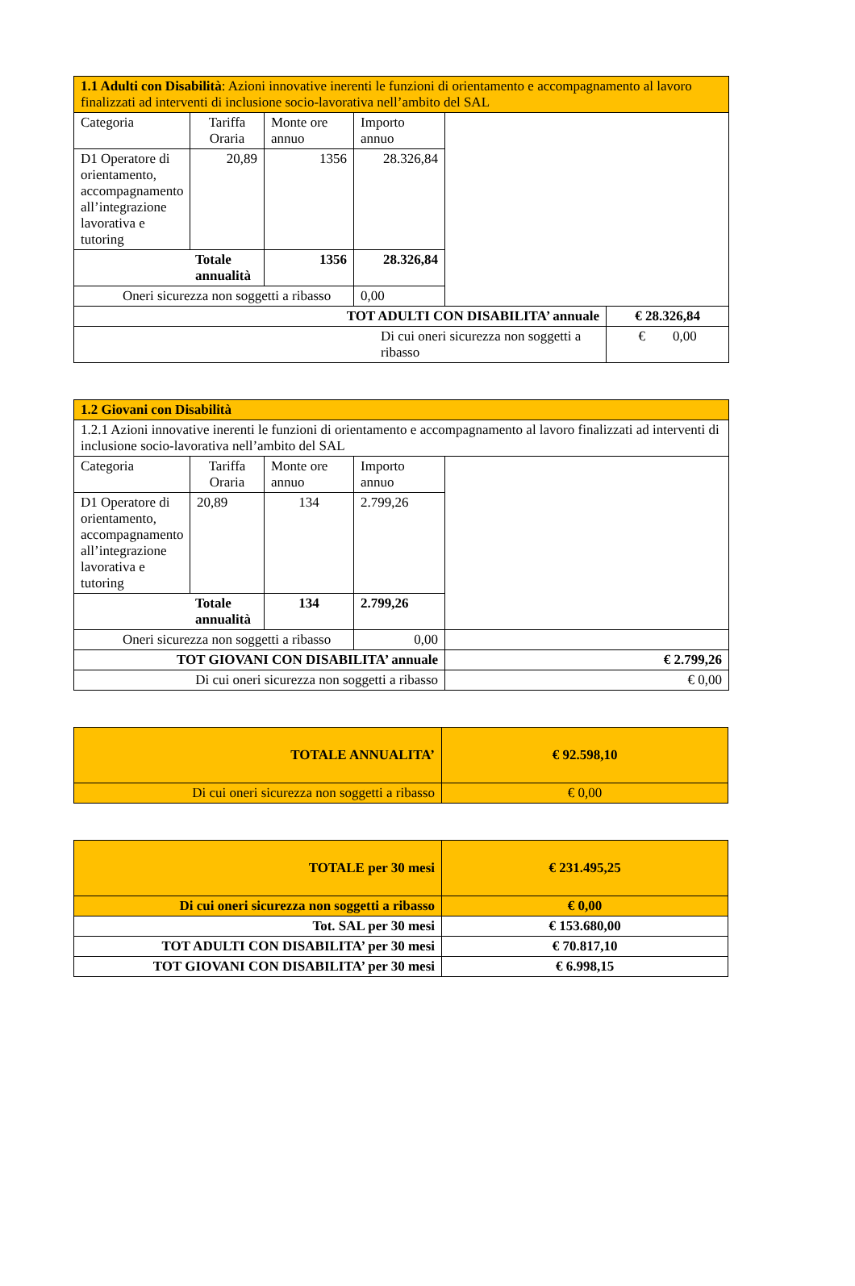| 1.1 Adulti con Disabilità : Azioni innovative inerenti le funzioni di orientamento e accompagnamento al lavoro finalizzati ad interventi di inclusione socio-lavorativa nell’ambito del SAL | | | | | |
| Categoria | Tariffa Oraria | Monte ore annuo | Importo annuo | | |
| D1 Operatore di orientamento, accompagnamento all’integrazione lavorativa e tutoring | 20,89 | 1356 | 28.326,84 | | |
| Totale annualità | | 1356 | 28.326,84 | | |
| Oneri sicurezza non soggetti a ribasso | | | 0,00 | | |
| TOT ADULTI CON DISABILITA’ annuale | | | | | € 28.326,84 |
| Di cui oneri sicurezza non soggetti a ribasso | | | | | € 0,00 |
| 1.2 Giovani con Disabilità | | | | |
| 1.2.1 Azioni innovative inerenti le funzioni di orientamento e accompagnamento al lavoro finalizzati ad interventi di inclusione socio-lavorativa nell’ambito del SAL | | | | |
| Categoria | Tariffa Oraria | Monte ore annuo | Importo annuo | |
| D1 Operatore di orientamento, accompagnamento all’integrazione lavorativa e tutoring | 20,89 | 134 | 2.799,26 | |
| Totale annualità | | 134 | 2.799,26 | |
| Oneri sicurezza non soggetti a ribasso | | | 0,00 | |
| TOT GIOVANI CON DISABILITA’ annuale | | | | € 2.799,26 |
| Di cui oneri sicurezza non soggetti a ribasso | | | | € 0,00 |
| TOTALE ANNUALITA’ | € 92.598,10 |
| Di cui oneri sicurezza non soggetti a ribasso | € 0,00 |
| TOTALE per 30 mesi | € 231.495,25 |
| Di cui oneri sicurezza non soggetti a ribasso | € 0,00 |
| Tot. SAL per 30 mesi | € 153.680,00 |
| TOT ADULTI CON DISABILITA’ per 30 mesi | € 70.817,10 |
| TOT GIOVANI CON DISABILITA’ per 30 mesi | € 6.998,15 |